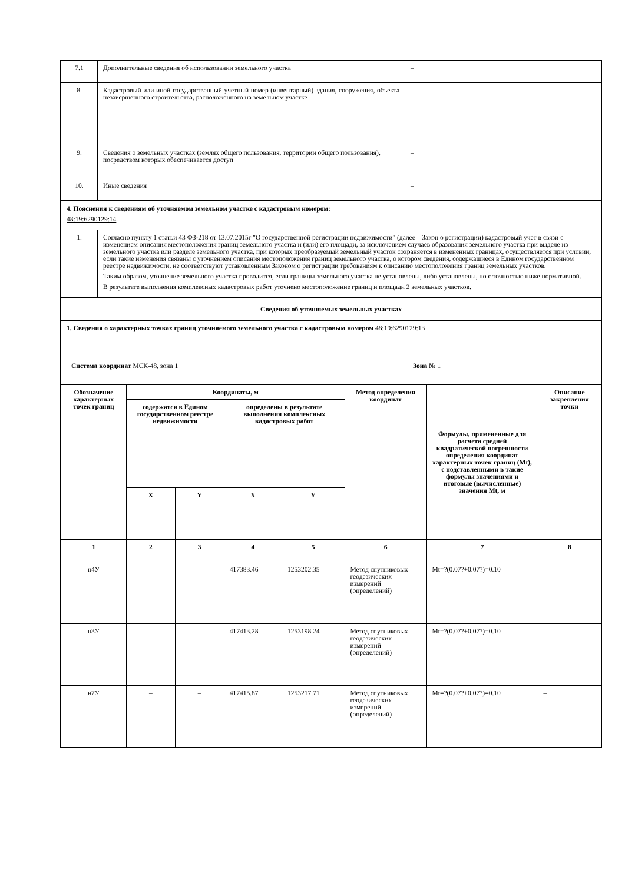| 7.1 | Дополнительные сведения об использовании земельного участка | – |
| 8. | Кадастровый или иной государственный учетный номер (инвентарный) здания, сооружения, объекта незавершенного строительства, расположенного на земельном участке | – |
| 9. | Сведения о земельных участках (землях общего пользования, территории общего пользования), посредством которых обеспечивается доступ | – |
| 10. | Иные сведения | – |
| 4. Пояснения к сведениям об уточняемом земельном участке с кадастровым номером: 48:19:6290129:14 | | |
| 1. | Согласно пункту 1 статьи 43 ФЗ-218 от 13.07.2015г "О государственной регистрации недвижимости" (далее – Закон о регистрации) кадастровый учет в связи с изменением описания местоположения границ земельного участка и (или) его площади, за исключением случаев образования земельного участка при выделе из земельного участка или разделе земельного участка, при которых преобразуемый земельный участок сохраняется в измененных границах, осуществляется при условии, если такие изменения связаны с уточнением описания местоположения границ земельного участка, о котором сведения, содержащиеся в Едином государственном реестре недвижимости, не соответствуют установленным Законом о регистрации требованиям к описанию местоположения границ земельных участков. Таким образом, уточнение земельного участка проводится, если границы земельного участка не установлены, либо установлены, но с точностью ниже нормативной. В результате выполнения комплексных кадастровых работ уточнено местоположение границ и площади 2 земельных участков. | |
| Сведения об уточняемых земельных участках | | |
| 1. Сведения о характерных точках границ уточняемого земельного участка с кадастровым номером 48:19:6290129:13 Система координат МСК-48, зона 1 Зона № 1 | | |
| Обозначение характерных точек границ | Координаты, м | | | | Метод определения координат | Формулы, примененные для расчета средней квадратической погрешности определения координат характерных точек границ (Mt), с подставленными в такие формулы значениями и итоговые (вычисленные) значения Mt, м | Описание закрепления точки |
| --- | --- | --- | --- | --- | --- | --- | --- |
| | содержатся в Едином государственном реестре недвижимости | | определены в результате выполнения комплексных кадастровых работ | | | | |
| | X | Y | X | Y | | | |
| 1 | 2 | 3 | 4 | 5 | 6 | 7 | 8 |
| н4У | – | – | 417383.46 | 1253202.35 | Метод спутниковых геодезических измерений (определений) | Mt=?(0.07?+0.07?)=0.10 | – |
| н3У | – | – | 417413.28 | 1253198.24 | Метод спутниковых геодезических измерений (определений) | Mt=?(0.07?+0.07?)=0.10 | – |
| н7У | – | – | 417415.87 | 1253217.71 | Метод спутниковых геодезических измерений (определений) | Mt=?(0.07?+0.07?)=0.10 | – |